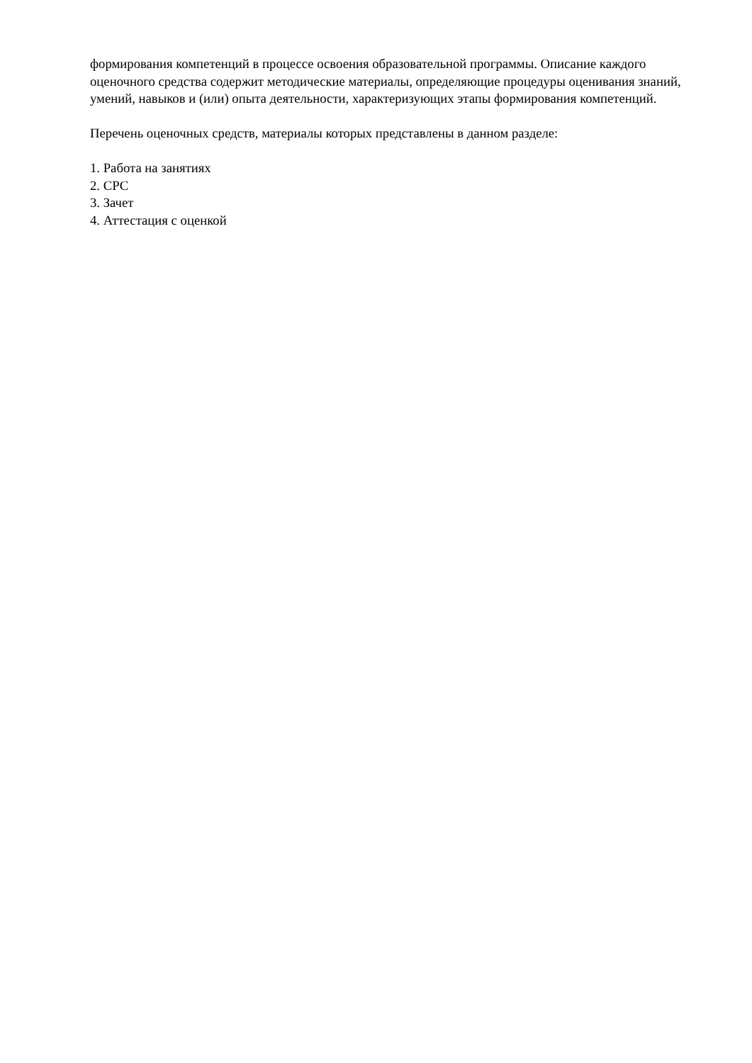формирования компетенций в процессе освоения образовательной программы. Описание каждого оценочного средства содержит методические материалы, определяющие процедуры оценивания знаний, умений, навыков и (или) опыта деятельности, характеризующих этапы формирования компетенций.
Перечень оценочных средств, материалы которых представлены в данном разделе:
1. Работа на занятиях
2. СРС
3. Зачет
4. Аттестация с оценкой